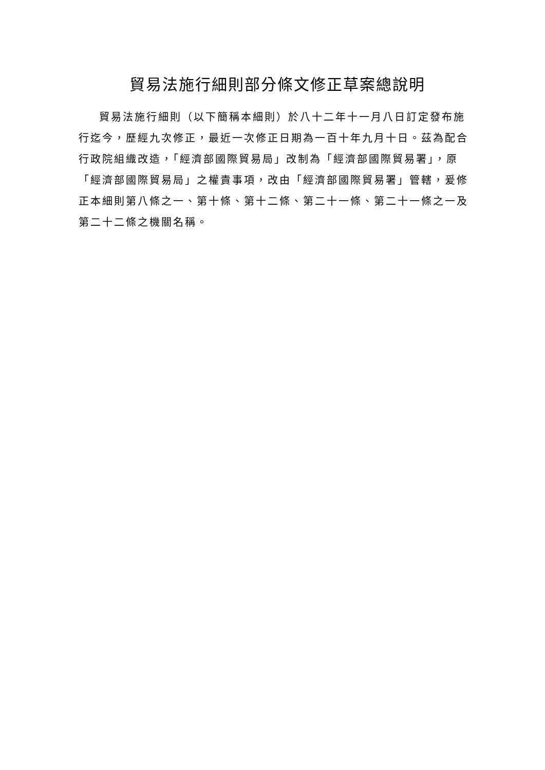貿易法施行細則部分條文修正草案總說明
貿易法施行細則（以下簡稱本細則）於八十二年十一月八日訂定發布施行迄今，歷經九次修正，最近一次修正日期為一百十年九月十日。茲為配合行政院組織改造，「經濟部國際貿易局」改制為「經濟部國際貿易署」，原「經濟部國際貿易局」之權責事項，改由「經濟部國際貿易署」管轄，爰修正本細則第八條之一、第十條、第十二條、第二十一條、第二十一條之一及第二十二條之機關名稱。